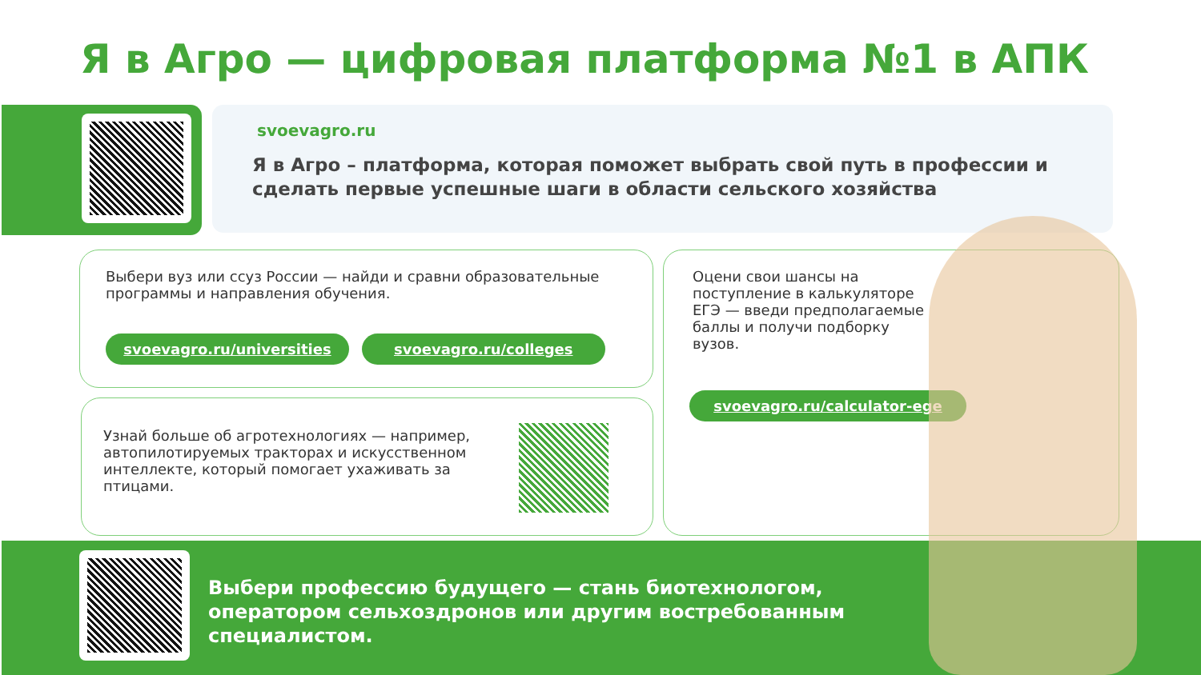Я в Агро — цифровая платформа №1 в АПК
svoevagro.ru
Я в Агро – платформа, которая поможет выбрать свой путь в профессии и сделать первые успешные шаги в области сельского хозяйства
Выбери вуз или ссуз России — найди и сравни образовательные программы и направления обучения.
svoevagro.ru/universities svoevagro.ru/colleges
Узнай больше об агротехнологиях — например, автопилотируемых тракторах и искусственном интеллекте, который помогает ухаживать за птицами.
Оцени свои шансы на поступление в калькуляторе ЕГЭ — введи предполагаемые баллы и получи подборку вузов.
svoevagro.ru/calculator-ege
Выбери профессию будущего — стань биотехнологом, оператором сельхоздронов или другим востребованным специалистом.